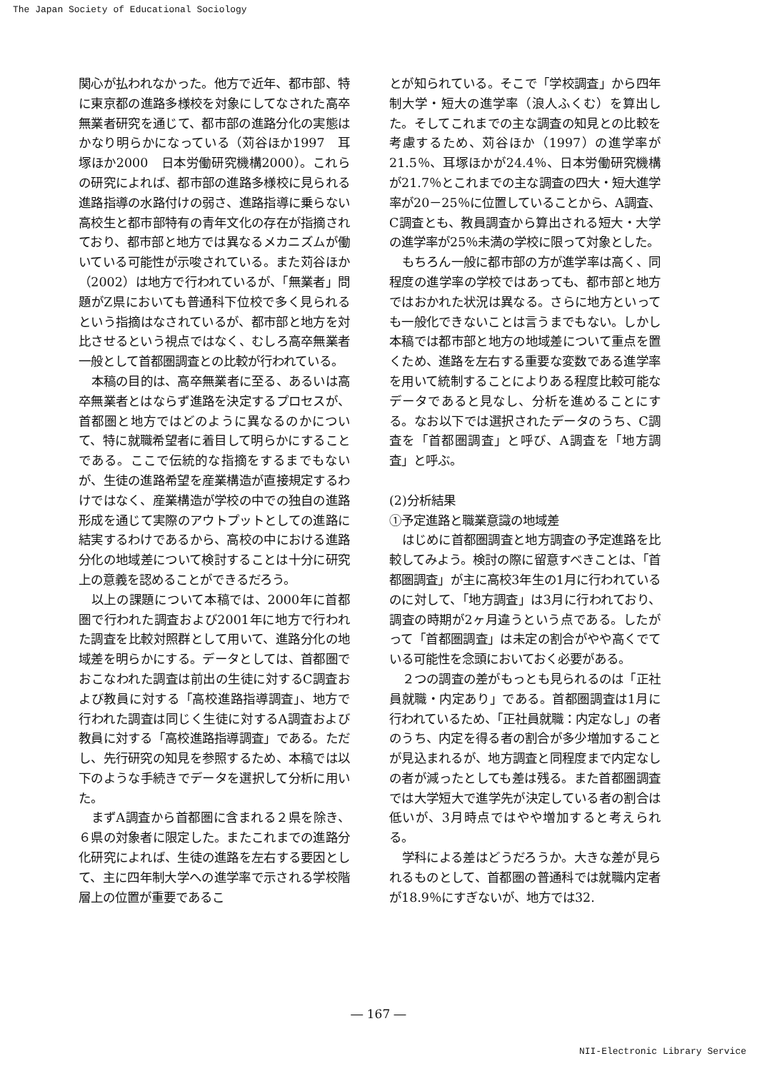The Japan Society of Educational Sociology
関心が払われなかった。他方で近年、都市部、特に東京都の進路多様校を対象にしてなされた高卒無業者研究を通じて、都市部の進路分化の実態はかなり明らかになっている（苅谷ほか1997　耳塚ほか2000　日本労働研究機構2000）。これらの研究によれば、都市部の進路多様校に見られる進路指導の水路付けの弱さ、進路指導に乗らない高校生と都市部特有の青年文化の存在が指摘されており、都市部と地方では異なるメカニズムが働いている可能性が示唆されている。また苅谷ほか（2002）は地方で行われているが、「無業者」問題がZ県においても普通科下位校で多く見られるという指摘はなされているが、都市部と地方を対比させるという視点ではなく、むしろ高卒無業者一般として首都圏調査との比較が行われている。
本稿の目的は、高卒無業者に至る、あるいは高卒無業者とはならず進路を決定するプロセスが、首都圏と地方ではどのように異なるのかについて、特に就職希望者に着目して明らかにすることである。ここで伝統的な指摘をするまでもないが、生徒の進路希望を産業構造が直接規定するわけではなく、産業構造が学校の中での独自の進路形成を通じて実際のアウトプットとしての進路に結実するわけであるから、高校の中における進路分化の地域差について検討することは十分に研究上の意義を認めることができるだろう。
以上の課題について本稿では、2000年に首都圏で行われた調査および2001年に地方で行われた調査を比較対照群として用いて、進路分化の地域差を明らかにする。データとしては、首都圏でおこなわれた調査は前出の生徒に対するC調査および教員に対する「高校進路指導調査」、地方で行われた調査は同じく生徒に対するA調査および教員に対する「高校進路指導調査」である。ただし、先行研究の知見を参照するため、本稿では以下のような手続きでデータを選択して分析に用いた。
まずA調査から首都圏に含まれる２県を除き、６県の対象者に限定した。またこれまでの進路分化研究によれば、生徒の進路を左右する要因として、主に四年制大学への進学率で示される学校階層上の位置が重要であるこ
とが知られている。そこで「学校調査」から四年制大学・短大の進学率（浪人ふくむ）を算出した。そしてこれまでの主な調査の知見との比較を考慮するため、苅谷ほか（1997）の進学率が21.5％、耳塚ほかが24.4％、日本労働研究機構が21.7％とこれまでの主な調査の四大・短大進学率が20－25％に位置していることから、A調査、C調査とも、教員調査から算出される短大・大学の進学率が25％未満の学校に限って対象とした。
もちろん一般に都市部の方が進学率は高く、同程度の進学率の学校ではあっても、都市部と地方ではおかれた状況は異なる。さらに地方といっても一般化できないことは言うまでもない。しかし本稿では都市部と地方の地域差について重点を置くため、進路を左右する重要な変数である進学率を用いて統制することによりある程度比較可能なデータであると見なし、分析を進めることにする。なお以下では選択されたデータのうち、C調査を「首都圏調査」と呼び、A調査を「地方調査」と呼ぶ。
(2)分析結果
①予定進路と職業意識の地域差
はじめに首都圏調査と地方調査の予定進路を比較してみよう。検討の際に留意すべきことは、「首都圏調査」が主に高校3年生の1月に行われているのに対して、「地方調査」は3月に行われており、調査の時期が2ヶ月違うという点である。したがって「首都圏調査」は未定の割合がやや高くでている可能性を念頭においておく必要がある。
２つの調査の差がもっとも見られるのは「正社員就職・内定あり」である。首都圏調査は1月に行われているため、「正社員就職：内定なし」の者のうち、内定を得る者の割合が多少増加することが見込まれるが、地方調査と同程度まで内定なしの者が減ったとしても差は残る。また首都圏調査では大学短大で進学先が決定している者の割合は低いが、3月時点ではやや増加すると考えられる。
学科による差はどうだろうか。大きな差が見られるものとして、首都圏の普通科では就職内定者が18.9％にすぎないが、地方では32.
― 167 ―
NII-Electronic Library Service